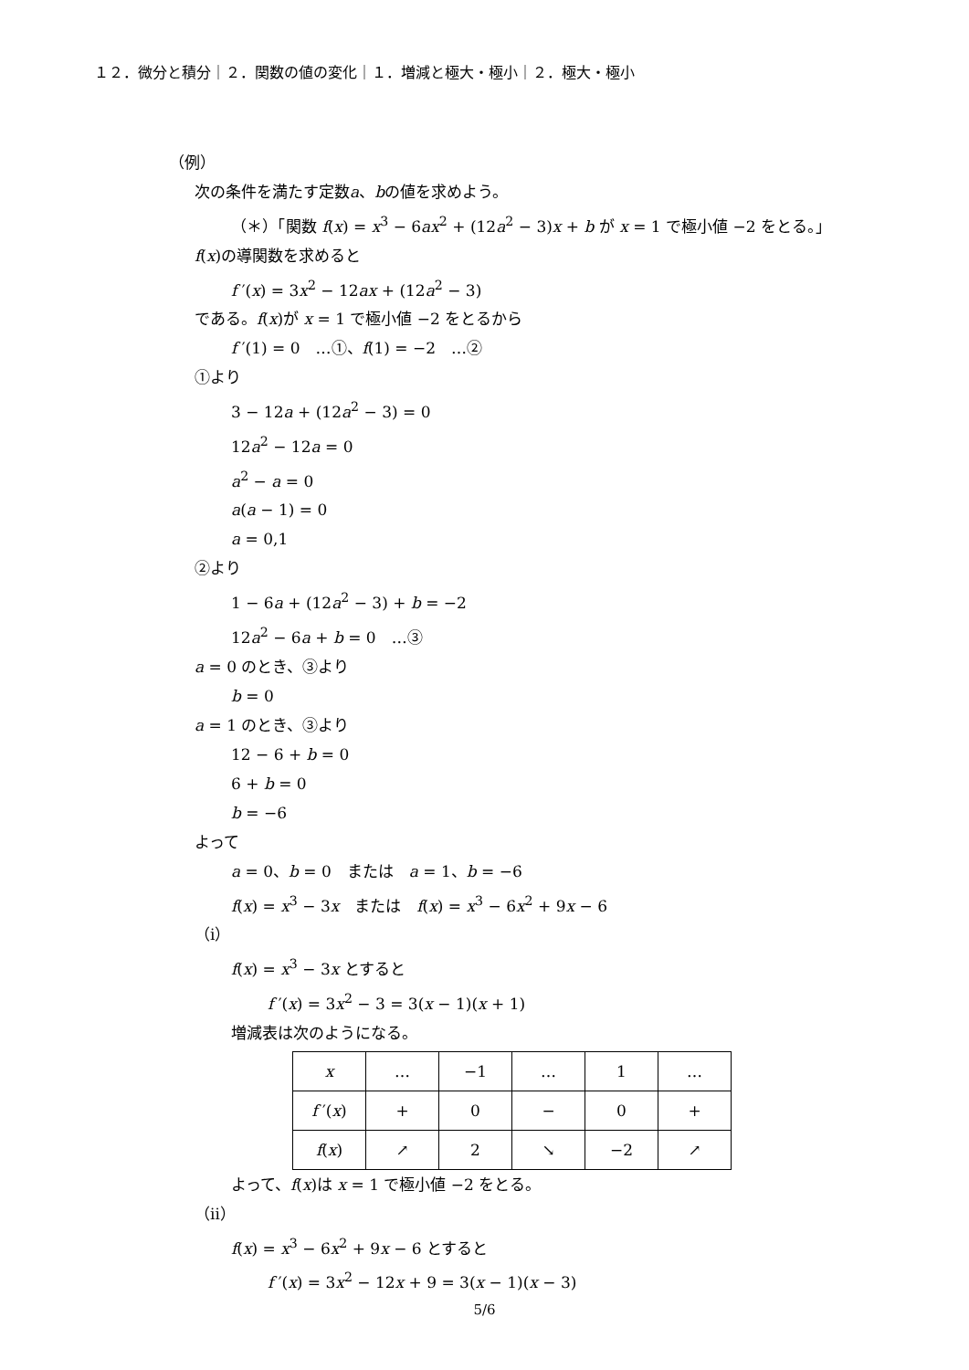１２．微分と積分｜２．関数の値の変化｜１．増減と極大・極小｜２．極大・極小
（例）
次の条件を満たす定数a、bの値を求めよう。
（＊）「関数 f(x) = x<sup>3</sup> − 6ax<sup>2</sup> + (12a<sup>2</sup> − 3)x + b が x = 1 で極小値 −2 をとる。」
f(x)の導関数を求めると
f ′(x) = 3x<sup>2</sup> − 12ax + (12a<sup>2</sup> − 3)
である。f(x)が x = 1 で極小値 −2 をとるから
f ′(1) = 0　…①、f(1) = −2　…②
①より
3 − 12a + (12a<sup>2</sup> − 3) = 0
12a<sup>2</sup> − 12a = 0
a<sup>2</sup> − a = 0
a(a − 1) = 0
a = 0,1
②より
1 − 6a + (12a<sup>2</sup> − 3) + b = −2
12a<sup>2</sup> − 6a + b = 0　…③
a = 0 のとき、③より
b = 0
a = 1 のとき、③より
12 − 6 + b = 0
6 + b = 0
b = −6
よって
a = 0、b = 0　または　a = 1、b = −6
f(x) = x<sup>3</sup> − 3x　または　f(x) = x<sup>3</sup> − 6x<sup>2</sup> + 9x − 6
（ⅰ）
f(x) = x<sup>3</sup> − 3x とすると
f ′(x) = 3x<sup>2</sup> − 3 = 3(x − 1)(x + 1)
増減表は次のようになる。
| x | … | −1 | … | 1 | … |
| f ′( x ) | + | 0 | − | 0 | + |
| f ( x ) | ↗ | 2 | ↘ | −2 | ↗ |
よって、f(x)は x = 1 で極小値 −2 をとる。
（ⅱ）
f(x) = x<sup>3</sup> − 6x<sup>2</sup> + 9x − 6 とすると
f ′(x) = 3x<sup>2</sup> − 12x + 9 = 3(x − 1)(x − 3)
5/6